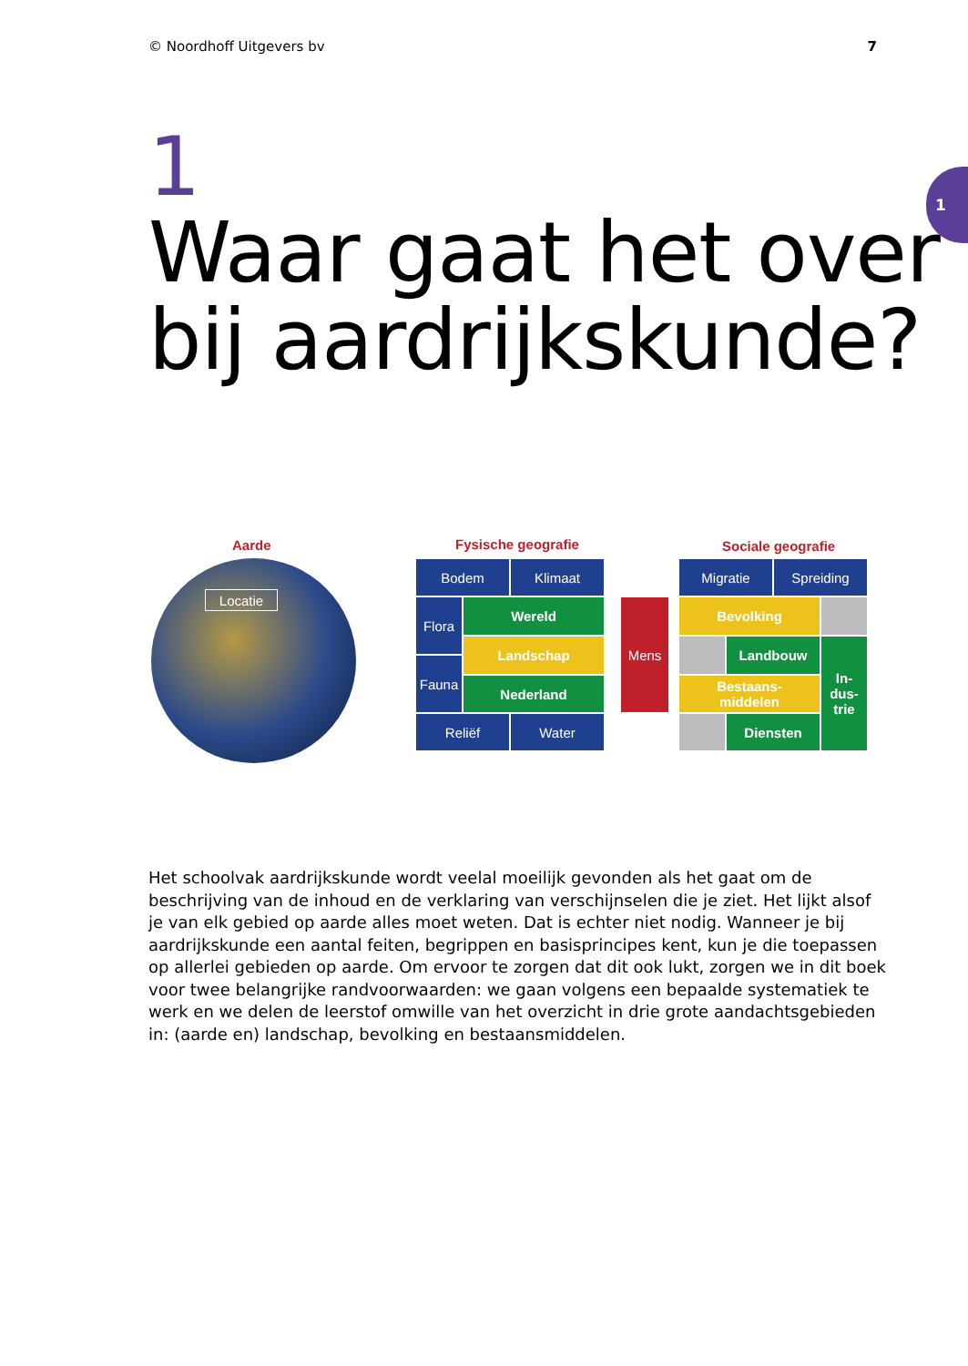© Noordhoff Uitgevers bv 7
1 1
Waar gaat het over
bij aardrijkskunde?
Aarde
Locatie
Fysische geografie
Bodem Klimaat
Flora Wereld
Landschap
Fauna
Nederland
Reliëf Water
Mens
Sociale geografie
Migratie Spreiding
Bevolking
Landbouw
In-
dus-
trie
Bestaans-
middelen
Diensten
Het schoolvak aardrijkskunde wordt veelal moeilijk gevonden als het gaat om de beschrijving van de inhoud en de verklaring van verschijnselen die je ziet. Het lijkt alsof je van elk gebied op aarde alles moet weten. Dat is echter niet nodig. Wanneer je bij aardrijkskunde een aantal feiten, begrippen en basisprincipes kent, kun je die toepassen op allerlei gebieden op aarde. Om ervoor te zorgen dat dit ook lukt, zorgen we in dit boek voor twee belangrijke randvoorwaarden: we gaan volgens een bepaalde systematiek te werk en we delen de leerstof omwille van het overzicht in drie grote aandachtsgebieden in: (aarde en) landschap, bevolking en bestaansmiddelen.